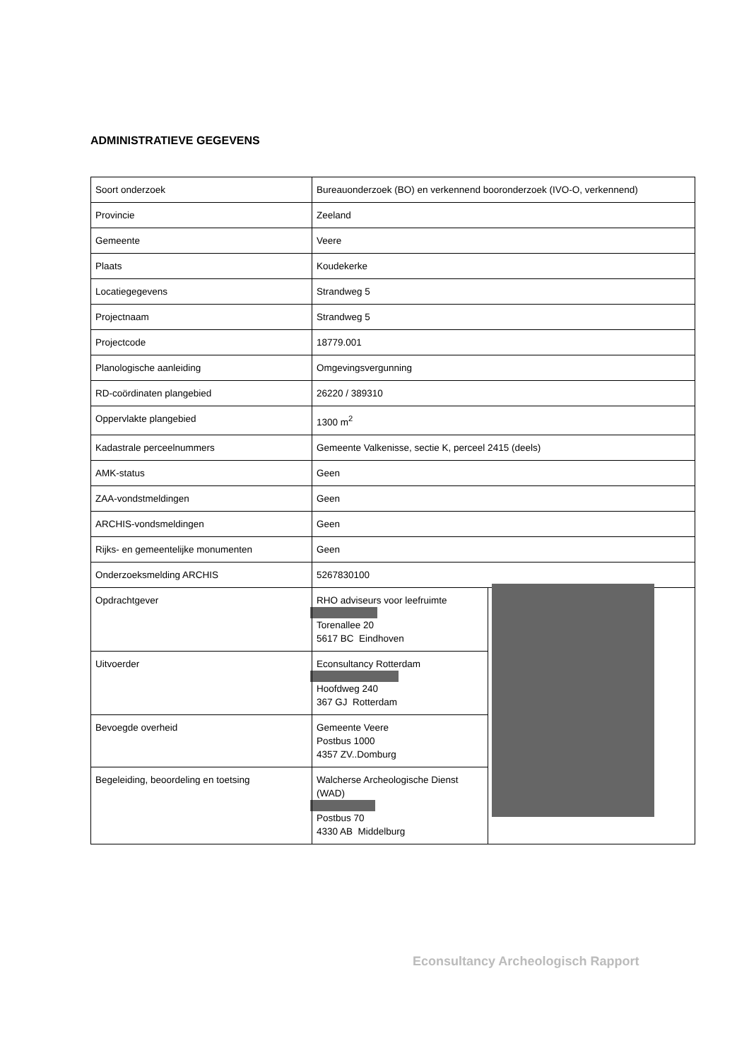ADMINISTRATIEVE GEGEVENS
| Soort onderzoek | Bureauonderzoek (BO) en verkennend booronderzoek (IVO-O, verkennend) | |
| Provincie | Zeeland | |
| Gemeente | Veere | |
| Plaats | Koudekerke | |
| Locatiegegevens | Strandweg 5 | |
| Projectnaam | Strandweg 5 | |
| Projectcode | 18779.001 | |
| Planologische aanleiding | Omgevingsvergunning | |
| RD-coördinaten plangebied | 26220 / 389310 | |
| Oppervlakte plangebied | 1300 m<sup>2</sup> | |
| Kadastrale perceelnummers | Gemeente Valkenisse, sectie K, perceel 2415 (deels) | |
| AMK-status | Geen | |
| ZAA-vondstmeldingen | Geen | |
| ARCHIS-vondsmeldingen | Geen | |
| Rijks- en gemeentelijke monumenten | Geen | |
| Onderzoeksmelding ARCHIS | 5267830100 | |
| Opdrachtgever | RHO adviseurs voor leefruimte Torenallee 20 5617 BC Eindhoven | |
| Uitvoerder | Econsultancy Rotterdam Hoofdweg 240 367 GJ Rotterdam | |
| Bevoegde overheid | Gemeente Veere Postbus 1000 4357 ZV..Domburg | |
| Begeleiding, beoordeling en toetsing | Walcherse Archeologische Dienst (WAD) Postbus 70 4330 AB Middelburg | |
Econsultancy Archeologisch Rapport